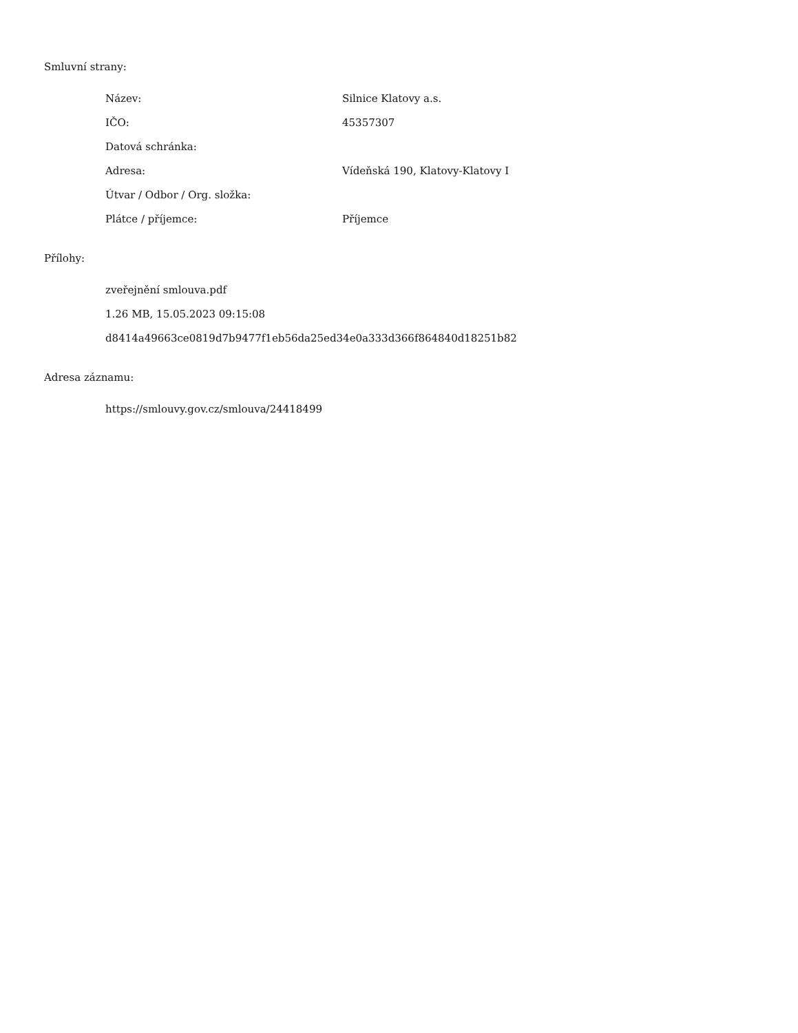Smluvní strany:
| Název: | Silnice Klatovy a.s. |
| IČO: | 45357307 |
| Datová schránka: | |
| Adresa: | Vídeňská 190, Klatovy-Klatovy I |
| Útvar / Odbor / Org. složka: | |
| Plátce / příjemce: | Příjemce |
Přílohy:
zveřejnění smlouva.pdf
1.26 MB, 15.05.2023 09:15:08
d8414a49663ce0819d7b9477f1eb56da25ed34e0a333d366f864840d18251b82
Adresa záznamu:
https://smlouvy.gov.cz/smlouva/24418499